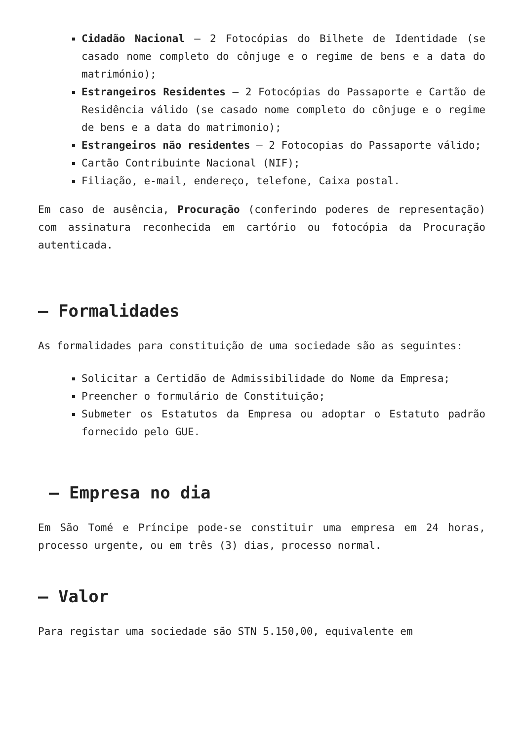Cidadão Nacional – 2 Fotocópias do Bilhete de Identidade (se casado nome completo do cônjuge e o regime de bens e a data do matrimónio);
Estrangeiros Residentes – 2 Fotocópias do Passaporte e Cartão de Residência válido (se casado nome completo do cônjuge e o regime de bens e a data do matrimonio);
Estrangeiros não residentes – 2 Fotocopias do Passaporte válido;
Cartão Contribuinte Nacional (NIF);
Filiação, e-mail, endereço, telefone, Caixa postal.
Em caso de ausência, Procuração (conferindo poderes de representação) com assinatura reconhecida em cartório ou fotocópia da Procuração autenticada.
– Formalidades
As formalidades para constituição de uma sociedade são as seguintes:
Solicitar a Certidão de Admissibilidade do Nome da Empresa;
Preencher o formulário de Constituição;
Submeter os Estatutos da Empresa ou adoptar o Estatuto padrão fornecido pelo GUE.
– Empresa no dia
Em São Tomé e Príncipe pode-se constituir uma empresa em 24 horas, processo urgente, ou em três (3) dias, processo normal.
– Valor
Para registar uma sociedade são STN 5.150,00, equivalente em